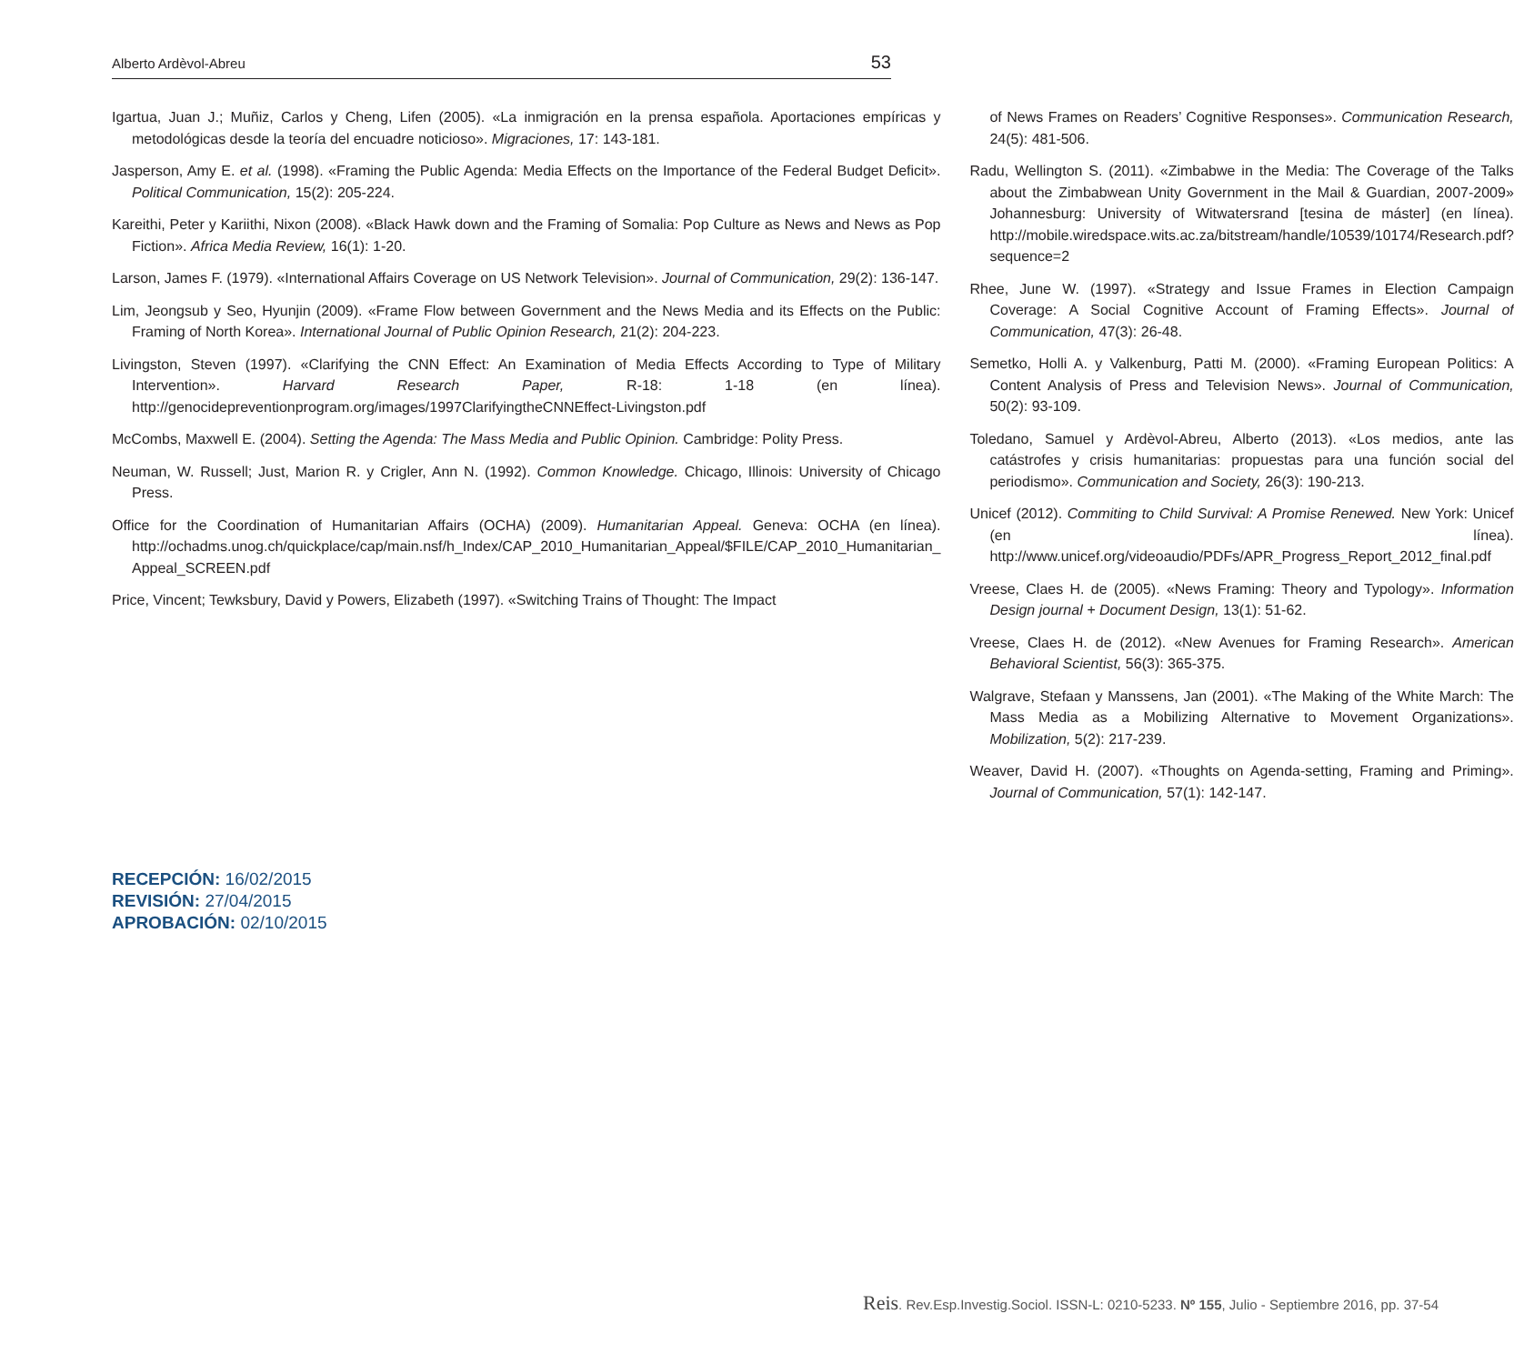Alberto Ardèvol-Abreu 53
Igartua, Juan J.; Muñiz, Carlos y Cheng, Lifen (2005). «La inmigración en la prensa española. Aportaciones empíricas y metodológicas desde la teoría del encuadre noticioso». Migraciones, 17: 143-181.
Jasperson, Amy E. et al. (1998). «Framing the Public Agenda: Media Effects on the Importance of the Federal Budget Deficit». Political Communication, 15(2): 205-224.
Kareithi, Peter y Kariithi, Nixon (2008). «Black Hawk down and the Framing of Somalia: Pop Culture as News and News as Pop Fiction». Africa Media Review, 16(1): 1-20.
Larson, James F. (1979). «International Affairs Coverage on US Network Television». Journal of Communication, 29(2): 136-147.
Lim, Jeongsub y Seo, Hyunjin (2009). «Frame Flow between Government and the News Media and its Effects on the Public: Framing of North Korea». International Journal of Public Opinion Research, 21(2): 204-223.
Livingston, Steven (1997). «Clarifying the CNN Effect: An Examination of Media Effects According to Type of Military Intervention». Harvard Research Paper, R-18: 1-18 (en línea). http://genocidepreventionprogram.org/images/1997ClarifyingtheCNNEffect-Livingston.pdf
McCombs, Maxwell E. (2004). Setting the Agenda: The Mass Media and Public Opinion. Cambridge: Polity Press.
Neuman, W. Russell; Just, Marion R. y Crigler, Ann N. (1992). Common Knowledge. Chicago, Illinois: University of Chicago Press.
Office for the Coordination of Humanitarian Affairs (OCHA) (2009). Humanitarian Appeal. Geneva: OCHA (en línea). http://ochadms.unog.ch/quickplace/cap/main.nsf/h_Index/CAP_2010_Humanitarian_Appeal/$FILE/CAP_2010_Humanitarian_ Appeal_SCREEN.pdf
Price, Vincent; Tewksbury, David y Powers, Elizabeth (1997). «Switching Trains of Thought: The Impact
of News Frames on Readers’ Cognitive Responses». Communication Research, 24(5): 481-506.
Radu, Wellington S. (2011). «Zimbabwe in the Media: The Coverage of the Talks about the Zimbabwean Unity Government in the Mail & Guardian, 2007-2009» Johannesburg: University of Witwatersrand [tesina de máster] (en línea). http://mobile.wiredspace.wits.ac.za/bitstream/handle/10539/10174/Research.pdf?sequence=2
Rhee, June W. (1997). «Strategy and Issue Frames in Election Campaign Coverage: A Social Cognitive Account of Framing Effects». Journal of Communication, 47(3): 26-48.
Semetko, Holli A. y Valkenburg, Patti M. (2000). «Framing European Politics: A Content Analysis of Press and Television News». Journal of Communication, 50(2): 93-109.
Toledano, Samuel y Ardèvol-Abreu, Alberto (2013). «Los medios, ante las catástrofes y crisis humanitarias: propuestas para una función social del periodismo». Communication and Society, 26(3): 190-213.
Unicef (2012). Commiting to Child Survival: A Promise Renewed. New York: Unicef (en línea). http://www.unicef.org/videoaudio/PDFs/APR_Progress_Report_2012_final.pdf
Vreese, Claes H. de (2005). «News Framing: Theory and Typology». Information Design journal + Document Design, 13(1): 51-62.
Vreese, Claes H. de (2012). «New Avenues for Framing Research». American Behavioral Scientist, 56(3): 365-375.
Walgrave, Stefaan y Manssens, Jan (2001). «The Making of the White March: The Mass Media as a Mobilizing Alternative to Movement Organizations». Mobilization, 5(2): 217-239.
Weaver, David H. (2007). «Thoughts on Agenda-setting, Framing and Priming». Journal of Communication, 57(1): 142-147.
RECEPCIÓN: 16/02/2015
REVISIÓN: 27/04/2015
APROBACIÓN: 02/10/2015
Reis. Rev.Esp.Investig.Sociol. ISSN-L: 0210-5233. Nº 155, Julio - Septiembre 2016, pp. 37-54